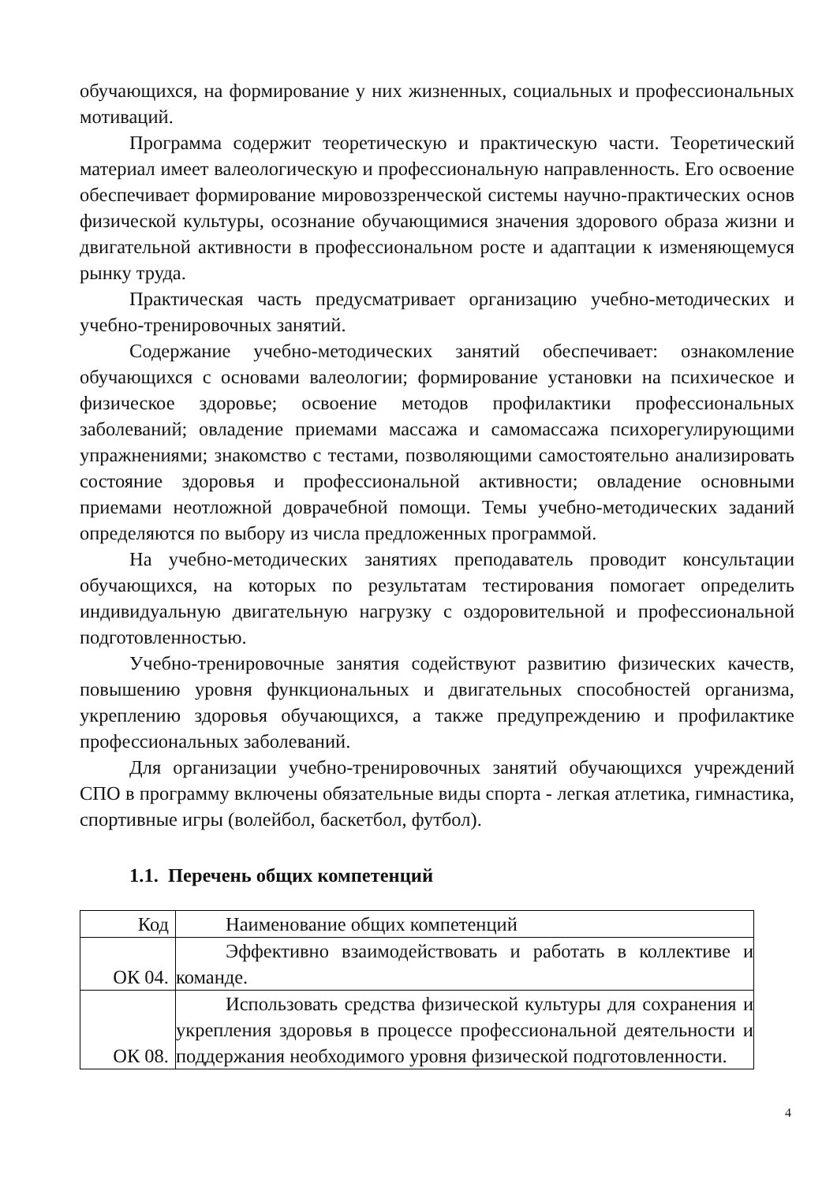обучающихся, на формирование у них жизненных, социальных и профессиональных мотиваций.
Программа содержит теоретическую и практическую части. Теоретический материал имеет валеологическую и профессиональную направленность. Его освоение обеспечивает формирование мировоззренческой системы научно-практических основ физической культуры, осознание обучающимися значения здорового образа жизни и двигательной активности в профессиональном росте и адаптации к изменяющемуся рынку труда.
Практическая часть предусматривает организацию учебно-методических и учебно-тренировочных занятий.
Содержание учебно-методических занятий обеспечивает: ознакомление обучающихся с основами валеологии; формирование установки на психическое и физическое здоровье; освоение методов профилактики профессиональных заболеваний; овладение приемами массажа и самомассажа психорегулирующими упражнениями; знакомство с тестами, позволяющими самостоятельно анализировать состояние здоровья и профессиональной активности; овладение основными приемами неотложной доврачебной помощи. Темы учебно-методических заданий определяются по выбору из числа предложенных программой.
На учебно-методических занятиях преподаватель проводит консультации обучающихся, на которых по результатам тестирования помогает определить индивидуальную двигательную нагрузку с оздоровительной и профессиональной подготовленностью.
Учебно-тренировочные занятия содействуют развитию физических качеств, повышению уровня функциональных и двигательных способностей организма, укреплению здоровья обучающихся, а также предупреждению и профилактике профессиональных заболеваний.
Для организации учебно-тренировочных занятий обучающихся учреждений СПО в программу включены обязательные виды спорта - легкая атлетика, гимнастика, спортивные игры (волейбол, баскетбол, футбол).
1.1. Перечень общих компетенций
| Код | Наименование общих компетенций |
| ОК 04. | Эффективно взаимодействовать и работать в коллективе и команде. |
| ОК 08. | Использовать средства физической культуры для сохранения и укрепления здоровья в процессе профессиональной деятельности и поддержания необходимого уровня физической подготовленности. |
4